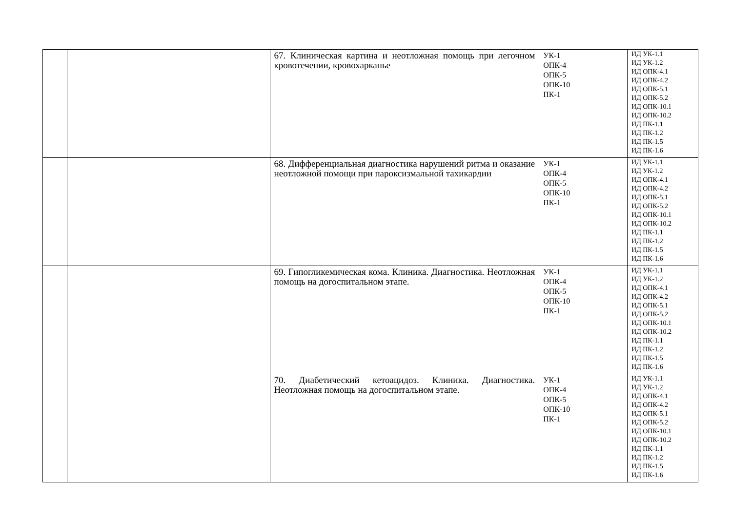| | | | 67. Клиническая картина и неотложная помощь при легочном кровотечении, кровохарканье | УК-1 ОПК-4 ОПК-5 ОПК-10 ПК-1 | ИД УК-1.1 ИД УК-1.2 ИД ОПК-4.1 ИД ОПК-4.2 ИД ОПК-5.1 ИД ОПК-5.2 ИД ОПК-10.1 ИД ОПК-10.2 ИД ПК-1.1 ИД ПК-1.2 ИД ПК-1.5 ИД ПК-1.6 |
| | | | 68. Дифференциальная диагностика нарушений ритма и оказание неотложной помощи при пароксизмальной тахикардии | УК-1 ОПК-4 ОПК-5 ОПК-10 ПК-1 | ИД УК-1.1 ИД УК-1.2 ИД ОПК-4.1 ИД ОПК-4.2 ИД ОПК-5.1 ИД ОПК-5.2 ИД ОПК-10.1 ИД ОПК-10.2 ИД ПК-1.1 ИД ПК-1.2 ИД ПК-1.5 ИД ПК-1.6 |
| | | | 69. Гипогликемическая кома. Клиника. Диагностика. Неотложная помощь на догоспитальном этапе. | УК-1 ОПК-4 ОПК-5 ОПК-10 ПК-1 | ИД УК-1.1 ИД УК-1.2 ИД ОПК-4.1 ИД ОПК-4.2 ИД ОПК-5.1 ИД ОПК-5.2 ИД ОПК-10.1 ИД ОПК-10.2 ИД ПК-1.1 ИД ПК-1.2 ИД ПК-1.5 ИД ПК-1.6 |
| | | | 70. Диабетический кетоацидоз. Клиника. Диагностика. Неотложная помощь на догоспитальном этапе. | УК-1 ОПК-4 ОПК-5 ОПК-10 ПК-1 | ИД УК-1.1 ИД УК-1.2 ИД ОПК-4.1 ИД ОПК-4.2 ИД ОПК-5.1 ИД ОПК-5.2 ИД ОПК-10.1 ИД ОПК-10.2 ИД ПК-1.1 ИД ПК-1.2 ИД ПК-1.5 ИД ПК-1.6 |